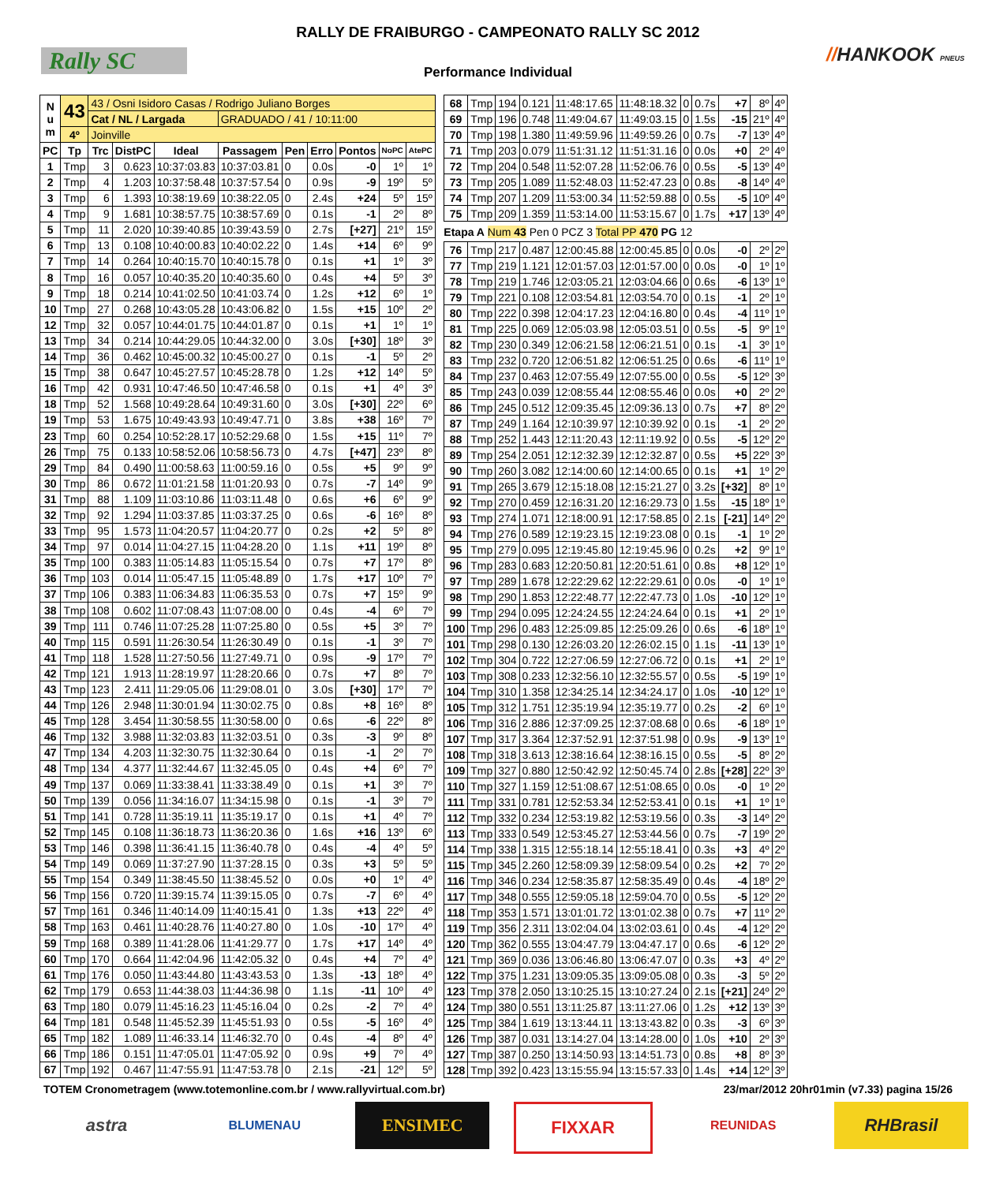Rally SC
RALLY DE FRAIBURGO - CAMPEONATO RALLY SC 2012
//HANKOOK PNEUS
Performance Individual
| N u m | 43 | 43 / Osni Isidoro Casas / Rodrigo Juliano Borges | | | | | | | | |
| | | Cat / NL / Largada | | | GRADUADO / 41 / 10:11:00 | | | | | |
| | 4º | Joinville | | | | | | | | |
| PC | Tp | Trc | DistPC | Ideal | Passagem | Pen | Erro | Pontos | NoPC | AtePC |
| 1 | Tmp | 3 | 0.623 | 10:37:03.83 | 10:37:03.81 | 0 | 0.0s | -0 | 1º | 1º |
| 2 | Tmp | 4 | 1.203 | 10:37:58.48 | 10:37:57.54 | 0 | 0.9s | -9 | 19º | 5º |
| 3 | Tmp | 6 | 1.393 | 10:38:19.69 | 10:38:22.05 | 0 | 2.4s | +24 | 5º | 15º |
| 4 | Tmp | 9 | 1.681 | 10:38:57.75 | 10:38:57.69 | 0 | 0.1s | -1 | 2º | 8º |
| 5 | Tmp | 11 | 2.020 | 10:39:40.85 | 10:39:43.59 | 0 | 2.7s | [+27] | 21º | 15º |
| 6 | Tmp | 13 | 0.108 | 10:40:00.83 | 10:40:02.22 | 0 | 1.4s | +14 | 6º | 9º |
| 7 | Tmp | 14 | 0.264 | 10:40:15.70 | 10:40:15.78 | 0 | 0.1s | +1 | 1º | 3º |
| 8 | Tmp | 16 | 0.057 | 10:40:35.20 | 10:40:35.60 | 0 | 0.4s | +4 | 5º | 3º |
| 9 | Tmp | 18 | 0.214 | 10:41:02.50 | 10:41:03.74 | 0 | 1.2s | +12 | 6º | 1º |
| 10 | Tmp | 27 | 0.268 | 10:43:05.28 | 10:43:06.82 | 0 | 1.5s | +15 | 10º | 2º |
| 12 | Tmp | 32 | 0.057 | 10:44:01.75 | 10:44:01.87 | 0 | 0.1s | +1 | 1º | 1º |
| 13 | Tmp | 34 | 0.214 | 10:44:29.05 | 10:44:32.00 | 0 | 3.0s | [+30] | 18º | 3º |
| 14 | Tmp | 36 | 0.462 | 10:45:00.32 | 10:45:00.27 | 0 | 0.1s | -1 | 5º | 2º |
| 15 | Tmp | 38 | 0.647 | 10:45:27.57 | 10:45:28.78 | 0 | 1.2s | +12 | 14º | 5º |
| 16 | Tmp | 42 | 0.931 | 10:47:46.50 | 10:47:46.58 | 0 | 0.1s | +1 | 4º | 3º |
| 18 | Tmp | 52 | 1.568 | 10:49:28.64 | 10:49:31.60 | 0 | 3.0s | [+30] | 22º | 6º |
| 19 | Tmp | 53 | 1.675 | 10:49:43.93 | 10:49:47.71 | 0 | 3.8s | +38 | 16º | 7º |
| 23 | Tmp | 60 | 0.254 | 10:52:28.17 | 10:52:29.68 | 0 | 1.5s | +15 | 11º | 7º |
| 26 | Tmp | 75 | 0.133 | 10:58:52.06 | 10:58:56.73 | 0 | 4.7s | [+47] | 23º | 8º |
| 29 | Tmp | 84 | 0.490 | 11:00:58.63 | 11:00:59.16 | 0 | 0.5s | +5 | 9º | 9º |
| 30 | Tmp | 86 | 0.672 | 11:01:21.58 | 11:01:20.93 | 0 | 0.7s | -7 | 14º | 9º |
| 31 | Tmp | 88 | 1.109 | 11:03:10.86 | 11:03:11.48 | 0 | 0.6s | +6 | 6º | 9º |
| 32 | Tmp | 92 | 1.294 | 11:03:37.85 | 11:03:37.25 | 0 | 0.6s | -6 | 16º | 8º |
| 33 | Tmp | 95 | 1.573 | 11:04:20.57 | 11:04:20.77 | 0 | 0.2s | +2 | 5º | 8º |
| 34 | Tmp | 97 | 0.014 | 11:04:27.15 | 11:04:28.20 | 0 | 1.1s | +11 | 19º | 8º |
| 35 | Tmp | 100 | 0.383 | 11:05:14.83 | 11:05:15.54 | 0 | 0.7s | +7 | 17º | 8º |
| 36 | Tmp | 103 | 0.014 | 11:05:47.15 | 11:05:48.89 | 0 | 1.7s | +17 | 10º | 7º |
| 37 | Tmp | 106 | 0.383 | 11:06:34.83 | 11:06:35.53 | 0 | 0.7s | +7 | 15º | 9º |
| 38 | Tmp | 108 | 0.602 | 11:07:08.43 | 11:07:08.00 | 0 | 0.4s | -4 | 6º | 7º |
| 39 | Tmp | 111 | 0.746 | 11:07:25.28 | 11:07:25.80 | 0 | 0.5s | +5 | 3º | 7º |
| 40 | Tmp | 115 | 0.591 | 11:26:30.54 | 11:26:30.49 | 0 | 0.1s | -1 | 3º | 7º |
| 41 | Tmp | 118 | 1.528 | 11:27:50.56 | 11:27:49.71 | 0 | 0.9s | -9 | 17º | 7º |
| 42 | Tmp | 121 | 1.913 | 11:28:19.97 | 11:28:20.66 | 0 | 0.7s | +7 | 8º | 7º |
| 43 | Tmp | 123 | 2.411 | 11:29:05.06 | 11:29:08.01 | 0 | 3.0s | [+30] | 17º | 7º |
| 44 | Tmp | 126 | 2.948 | 11:30:01.94 | 11:30:02.75 | 0 | 0.8s | +8 | 16º | 8º |
| 45 | Tmp | 128 | 3.454 | 11:30:58.55 | 11:30:58.00 | 0 | 0.6s | -6 | 22º | 8º |
| 46 | Tmp | 132 | 3.988 | 11:32:03.83 | 11:32:03.51 | 0 | 0.3s | -3 | 9º | 8º |
| 47 | Tmp | 134 | 4.203 | 11:32:30.75 | 11:32:30.64 | 0 | 0.1s | -1 | 2º | 7º |
| 48 | Tmp | 134 | 4.377 | 11:32:44.67 | 11:32:45.05 | 0 | 0.4s | +4 | 6º | 7º |
| 49 | Tmp | 137 | 0.069 | 11:33:38.41 | 11:33:38.49 | 0 | 0.1s | +1 | 3º | 7º |
| 50 | Tmp | 139 | 0.056 | 11:34:16.07 | 11:34:15.98 | 0 | 0.1s | -1 | 3º | 7º |
| 51 | Tmp | 141 | 0.728 | 11:35:19.11 | 11:35:19.17 | 0 | 0.1s | +1 | 4º | 7º |
| 52 | Tmp | 145 | 0.108 | 11:36:18.73 | 11:36:20.36 | 0 | 1.6s | +16 | 13º | 6º |
| 53 | Tmp | 146 | 0.398 | 11:36:41.15 | 11:36:40.78 | 0 | 0.4s | -4 | 4º | 5º |
| 54 | Tmp | 149 | 0.069 | 11:37:27.90 | 11:37:28.15 | 0 | 0.3s | +3 | 5º | 5º |
| 55 | Tmp | 154 | 0.349 | 11:38:45.50 | 11:38:45.52 | 0 | 0.0s | +0 | 1º | 4º |
| 56 | Tmp | 156 | 0.720 | 11:39:15.74 | 11:39:15.05 | 0 | 0.7s | -7 | 6º | 4º |
| 57 | Tmp | 161 | 0.346 | 11:40:14.09 | 11:40:15.41 | 0 | 1.3s | +13 | 22º | 4º |
| 58 | Tmp | 163 | 0.461 | 11:40:28.76 | 11:40:27.80 | 0 | 1.0s | -10 | 17º | 4º |
| 59 | Tmp | 168 | 0.389 | 11:41:28.06 | 11:41:29.77 | 0 | 1.7s | +17 | 14º | 4º |
| 60 | Tmp | 170 | 0.664 | 11:42:04.96 | 11:42:05.32 | 0 | 0.4s | +4 | 7º | 4º |
| 61 | Tmp | 176 | 0.050 | 11:43:44.80 | 11:43:43.53 | 0 | 1.3s | -13 | 18º | 4º |
| 62 | Tmp | 179 | 0.653 | 11:44:38.03 | 11:44:36.98 | 0 | 1.1s | -11 | 10º | 4º |
| 63 | Tmp | 180 | 0.079 | 11:45:16.23 | 11:45:16.04 | 0 | 0.2s | -2 | 7º | 4º |
| 64 | Tmp | 181 | 0.548 | 11:45:52.39 | 11:45:51.93 | 0 | 0.5s | -5 | 16º | 4º |
| 65 | Tmp | 182 | 1.089 | 11:46:33.14 | 11:46:32.70 | 0 | 0.4s | -4 | 8º | 4º |
| 66 | Tmp | 186 | 0.151 | 11:47:05.01 | 11:47:05.92 | 0 | 0.9s | +9 | 7º | 4º |
| 67 | Tmp | 192 | 0.467 | 11:47:55.91 | 11:47:53.78 | 0 | 2.1s | -21 | 12º | 5º |
| 68 | Tmp | 194 | 0.121 | 11:48:17.65 | 11:48:18.32 | 0 | 0.7s | +7 | 8º | 4º |
| 69 | Tmp | 196 | 0.748 | 11:49:04.67 | 11:49:03.15 | 0 | 1.5s | -15 | 21º | 4º |
| 70 | Tmp | 198 | 1.380 | 11:49:59.96 | 11:49:59.26 | 0 | 0.7s | -7 | 13º | 4º |
| 71 | Tmp | 203 | 0.079 | 11:51:31.12 | 11:51:31.16 | 0 | 0.0s | +0 | 2º | 4º |
| 72 | Tmp | 204 | 0.548 | 11:52:07.28 | 11:52:06.76 | 0 | 0.5s | -5 | 13º | 4º |
| 73 | Tmp | 205 | 1.089 | 11:52:48.03 | 11:52:47.23 | 0 | 0.8s | -8 | 14º | 4º |
| 74 | Tmp | 207 | 1.209 | 11:53:00.34 | 11:52:59.88 | 0 | 0.5s | -5 | 10º | 4º |
| 75 | Tmp | 209 | 1.359 | 11:53:14.00 | 11:53:15.67 | 0 | 1.7s | +17 | 13º | 4º |
| Etapa A Num 43 Pen 0 PCZ 3 Total PP 470 PG 12 | | | | | | | | | | |
| 76 | Tmp | 217 | 0.487 | 12:00:45.88 | 12:00:45.85 | 0 | 0.0s | -0 | 2º | 2º |
| 77 | Tmp | 219 | 1.121 | 12:01:57.03 | 12:01:57.00 | 0 | 0.0s | -0 | 1º | 1º |
| 78 | Tmp | 219 | 1.746 | 12:03:05.21 | 12:03:04.66 | 0 | 0.6s | -6 | 13º | 1º |
| 79 | Tmp | 221 | 0.108 | 12:03:54.81 | 12:03:54.70 | 0 | 0.1s | -1 | 2º | 1º |
| 80 | Tmp | 222 | 0.398 | 12:04:17.23 | 12:04:16.80 | 0 | 0.4s | -4 | 11º | 1º |
| 81 | Tmp | 225 | 0.069 | 12:05:03.98 | 12:05:03.51 | 0 | 0.5s | -5 | 9º | 1º |
| 82 | Tmp | 230 | 0.349 | 12:06:21.58 | 12:06:21.51 | 0 | 0.1s | -1 | 3º | 1º |
| 83 | Tmp | 232 | 0.720 | 12:06:51.82 | 12:06:51.25 | 0 | 0.6s | -6 | 11º | 1º |
| 84 | Tmp | 237 | 0.463 | 12:07:55.49 | 12:07:55.00 | 0 | 0.5s | -5 | 12º | 3º |
| 85 | Tmp | 243 | 0.039 | 12:08:55.44 | 12:08:55.46 | 0 | 0.0s | +0 | 2º | 2º |
| 86 | Tmp | 245 | 0.512 | 12:09:35.45 | 12:09:36.13 | 0 | 0.7s | +7 | 8º | 2º |
| 87 | Tmp | 249 | 1.164 | 12:10:39.97 | 12:10:39.92 | 0 | 0.1s | -1 | 2º | 2º |
| 88 | Tmp | 252 | 1.443 | 12:11:20.43 | 12:11:19.92 | 0 | 0.5s | -5 | 12º | 2º |
| 89 | Tmp | 254 | 2.051 | 12:12:32.39 | 12:12:32.87 | 0 | 0.5s | +5 | 22º | 3º |
| 90 | Tmp | 260 | 3.082 | 12:14:00.60 | 12:14:00.65 | 0 | 0.1s | +1 | 1º | 2º |
| 91 | Tmp | 265 | 3.679 | 12:15:18.08 | 12:15:21.27 | 0 | 3.2s | [+32] | 8º | 1º |
| 92 | Tmp | 270 | 0.459 | 12:16:31.20 | 12:16:29.73 | 0 | 1.5s | -15 | 18º | 1º |
| 93 | Tmp | 274 | 1.071 | 12:18:00.91 | 12:17:58.85 | 0 | 2.1s | [-21] | 14º | 2º |
| 94 | Tmp | 276 | 0.589 | 12:19:23.15 | 12:19:23.08 | 0 | 0.1s | -1 | 1º | 2º |
| 95 | Tmp | 279 | 0.095 | 12:19:45.80 | 12:19:45.96 | 0 | 0.2s | +2 | 9º | 1º |
| 96 | Tmp | 283 | 0.683 | 12:20:50.81 | 12:20:51.61 | 0 | 0.8s | +8 | 12º | 1º |
| 97 | Tmp | 289 | 1.678 | 12:22:29.62 | 12:22:29.61 | 0 | 0.0s | -0 | 1º | 1º |
| 98 | Tmp | 290 | 1.853 | 12:22:48.77 | 12:22:47.73 | 0 | 1.0s | -10 | 12º | 1º |
| 99 | Tmp | 294 | 0.095 | 12:24:24.55 | 12:24:24.64 | 0 | 0.1s | +1 | 2º | 1º |
| 100 | Tmp | 296 | 0.483 | 12:25:09.85 | 12:25:09.26 | 0 | 0.6s | -6 | 18º | 1º |
| 101 | Tmp | 298 | 0.130 | 12:26:03.20 | 12:26:02.15 | 0 | 1.1s | -11 | 13º | 1º |
| 102 | Tmp | 304 | 0.722 | 12:27:06.59 | 12:27:06.72 | 0 | 0.1s | +1 | 2º | 1º |
| 103 | Tmp | 308 | 0.233 | 12:32:56.10 | 12:32:55.57 | 0 | 0.5s | -5 | 19º | 1º |
| 104 | Tmp | 310 | 1.358 | 12:34:25.14 | 12:34:24.17 | 0 | 1.0s | -10 | 12º | 1º |
| 105 | Tmp | 312 | 1.751 | 12:35:19.94 | 12:35:19.77 | 0 | 0.2s | -2 | 6º | 1º |
| 106 | Tmp | 316 | 2.886 | 12:37:09.25 | 12:37:08.68 | 0 | 0.6s | -6 | 18º | 1º |
| 107 | Tmp | 317 | 3.364 | 12:37:52.91 | 12:37:51.98 | 0 | 0.9s | -9 | 13º | 1º |
| 108 | Tmp | 318 | 3.613 | 12:38:16.64 | 12:38:16.15 | 0 | 0.5s | -5 | 8º | 2º |
| 109 | Tmp | 327 | 0.880 | 12:50:42.92 | 12:50:45.74 | 0 | 2.8s | [+28] | 22º | 3º |
| 110 | Tmp | 327 | 1.159 | 12:51:08.67 | 12:51:08.65 | 0 | 0.0s | -0 | 1º | 2º |
| 111 | Tmp | 331 | 0.781 | 12:52:53.34 | 12:52:53.41 | 0 | 0.1s | +1 | 1º | 1º |
| 112 | Tmp | 332 | 0.234 | 12:53:19.82 | 12:53:19.56 | 0 | 0.3s | -3 | 14º | 2º |
| 113 | Tmp | 333 | 0.549 | 12:53:45.27 | 12:53:44.56 | 0 | 0.7s | -7 | 19º | 2º |
| 114 | Tmp | 338 | 1.315 | 12:55:18.14 | 12:55:18.41 | 0 | 0.3s | +3 | 4º | 2º |
| 115 | Tmp | 345 | 2.260 | 12:58:09.39 | 12:58:09.54 | 0 | 0.2s | +2 | 7º | 2º |
| 116 | Tmp | 346 | 0.234 | 12:58:35.87 | 12:58:35.49 | 0 | 0.4s | -4 | 18º | 2º |
| 117 | Tmp | 348 | 0.555 | 12:59:05.18 | 12:59:04.70 | 0 | 0.5s | -5 | 12º | 2º |
| 118 | Tmp | 353 | 1.571 | 13:01:01.72 | 13:01:02.38 | 0 | 0.7s | +7 | 11º | 2º |
| 119 | Tmp | 356 | 2.311 | 13:02:04.04 | 13:02:03.61 | 0 | 0.4s | -4 | 12º | 2º |
| 120 | Tmp | 362 | 0.555 | 13:04:47.79 | 13:04:47.17 | 0 | 0.6s | -6 | 12º | 2º |
| 121 | Tmp | 369 | 0.036 | 13:06:46.80 | 13:06:47.07 | 0 | 0.3s | +3 | 4º | 2º |
| 122 | Tmp | 375 | 1.231 | 13:09:05.35 | 13:09:05.08 | 0 | 0.3s | -3 | 5º | 2º |
| 123 | Tmp | 378 | 2.050 | 13:10:25.15 | 13:10:27.24 | 0 | 2.1s | [+21] | 24º | 2º |
| 124 | Tmp | 380 | 0.551 | 13:11:25.87 | 13:11:27.06 | 0 | 1.2s | +12 | 13º | 3º |
| 125 | Tmp | 384 | 1.619 | 13:13:44.11 | 13:13:43.82 | 0 | 0.3s | -3 | 6º | 3º |
| 126 | Tmp | 387 | 0.031 | 13:14:27.04 | 13:14:28.00 | 0 | 1.0s | +10 | 2º | 3º |
| 127 | Tmp | 387 | 0.250 | 13:14:50.93 | 13:14:51.73 | 0 | 0.8s | +8 | 8º | 3º |
| 128 | Tmp | 392 | 0.423 | 13:15:55.94 | 13:15:57.33 | 0 | 1.4s | +14 | 12º | 3º |
TOTEM Cronometragem (www.totemonline.com.br / www.rallyvirtual.com.br) 23/mar/2012 20hr01min (v7.33) pagina 15/26
astra
BLUMENAU
ENSIMEC FIXXAR
REUNIDAS
RHBrasil